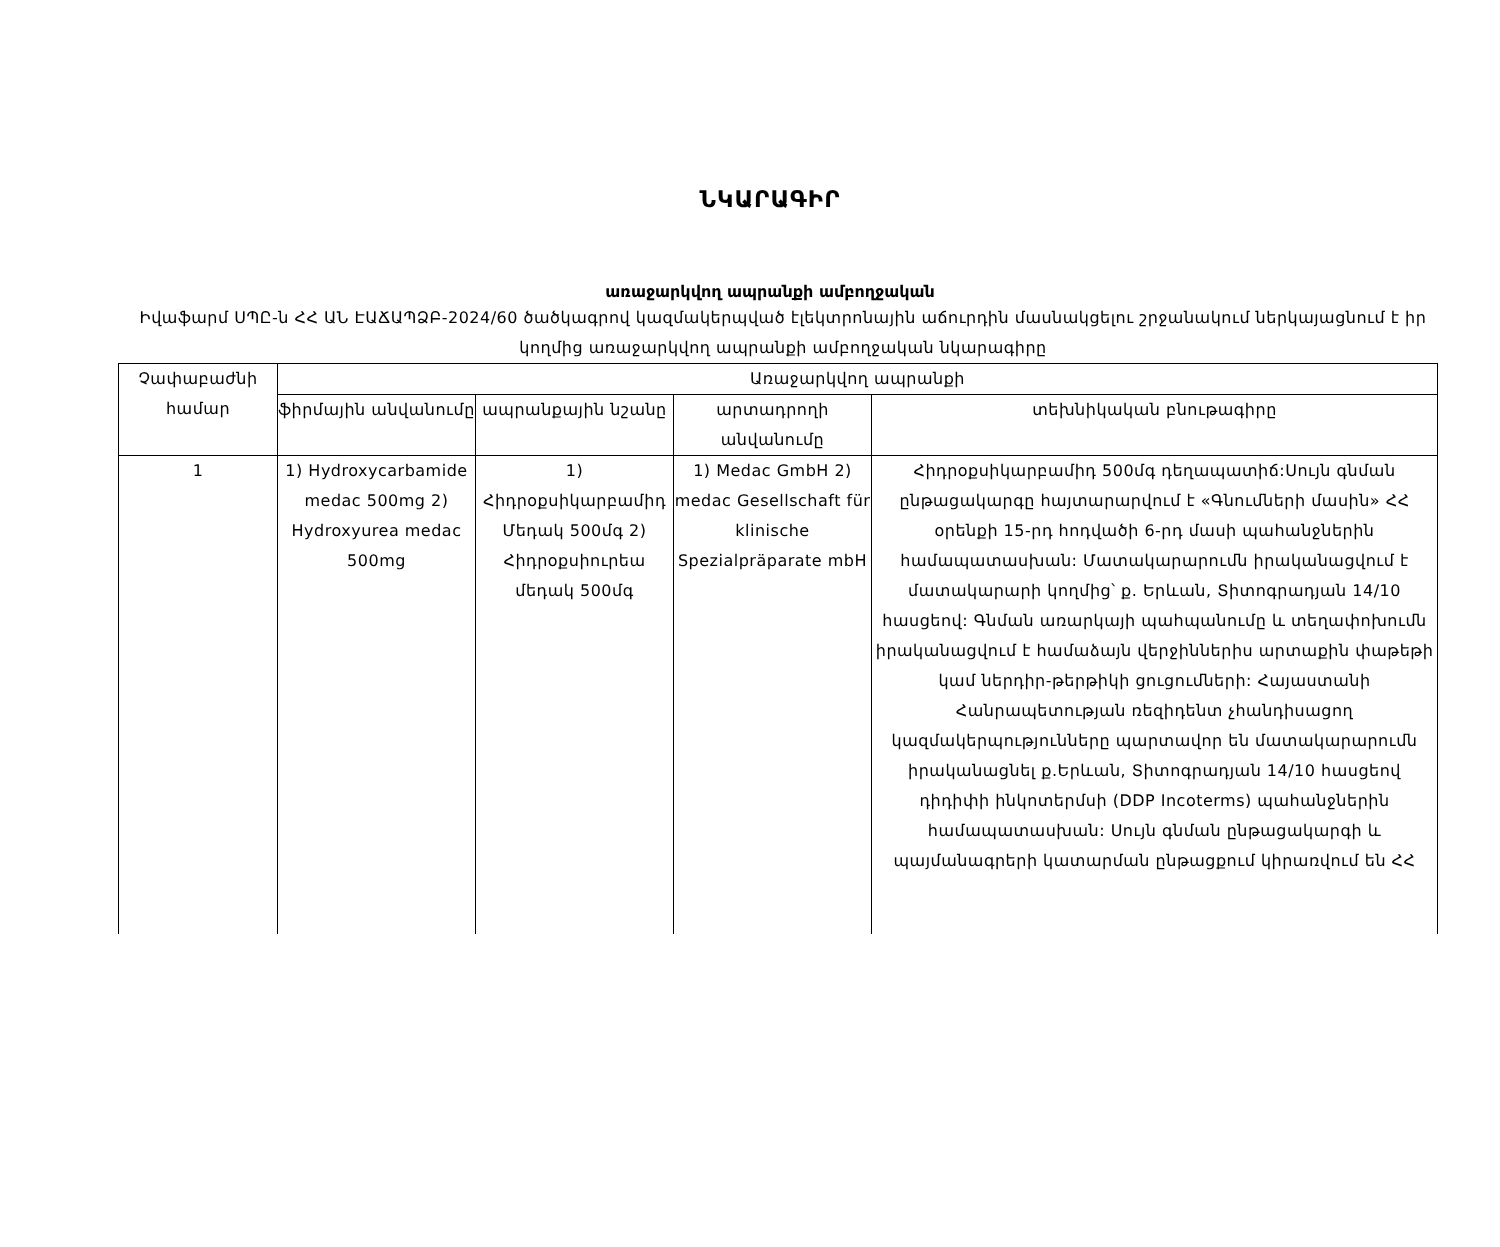ՆԿԱՐԱԳԻՐ
առաջարկվող ապրանքի ամբողջական
Իվաֆարմ ՍՊԸ-ն ՀՀ ԱՆ ԷԱՃԱՊՁԲ-2024/60 ծածկագրով կազմակերպված էլեկտրոնային աճուրդին մասնակցելու շրջանակում ներկայացնում է իր կողմից առաջարկվող ապրանքի ամբողջական նկարագիրը
| Չափաբաժնի համար | Առաջարկվող ապրանքի | | | |
| --- | --- | --- | --- | --- |
| | ֆիրմային անվանումը | ապրանքային նշանը | արտադրողի անվանումը | տեխնիկական բնութագիրը |
| 1 | 1) Hydroxycarbamide medac 500mg 2) Hydroxyurea medac 500mg | 1) Հիդրօքսիկարբամիդ Մեդակ 500մգ 2) Հիդրօքսիուրեա մեդակ 500մգ | 1) Medac GmbH 2) medac Gesellschaft für klinische Spezialpräparate mbH | Հիդրօքսիկարբամիդ 500մգ դեղապատիճ:Սույն գնման ընթացակարգը հայտարարվում է «Գնումների մասին» ՀՀ օրենքի 15-րդ հոդվածի 6-րդ մասի պահանջներին համապատասխան: Մատակարարումն իրականացվում է մատակարարի կողմից՝ ք. Երևան, Տիտոգրադյան 14/10 հասցեով: Գնման առարկայի պահպանումը և տեղափոխումն իրականացվում է համաձայն վերջիններիս արտաքին փաթեթի կամ ներդիր-թերթիկի ցուցումների: Հայաստանի Հանրապետության ռեզիդենտ չհանդիսացող կազմակերպությունները պարտավոր են մատակարարումն իրականացնել ք.Երևան, Տիտոգրադյան 14/10 հասցեով դիդիփի ինկոտերմսի (DDP Incoterms) պահանջներին համապատասխան: Սույն գնման ընթացակարգի և պայմանագրերի կատարման ընթացքում կիրառվում են ՀՀ |